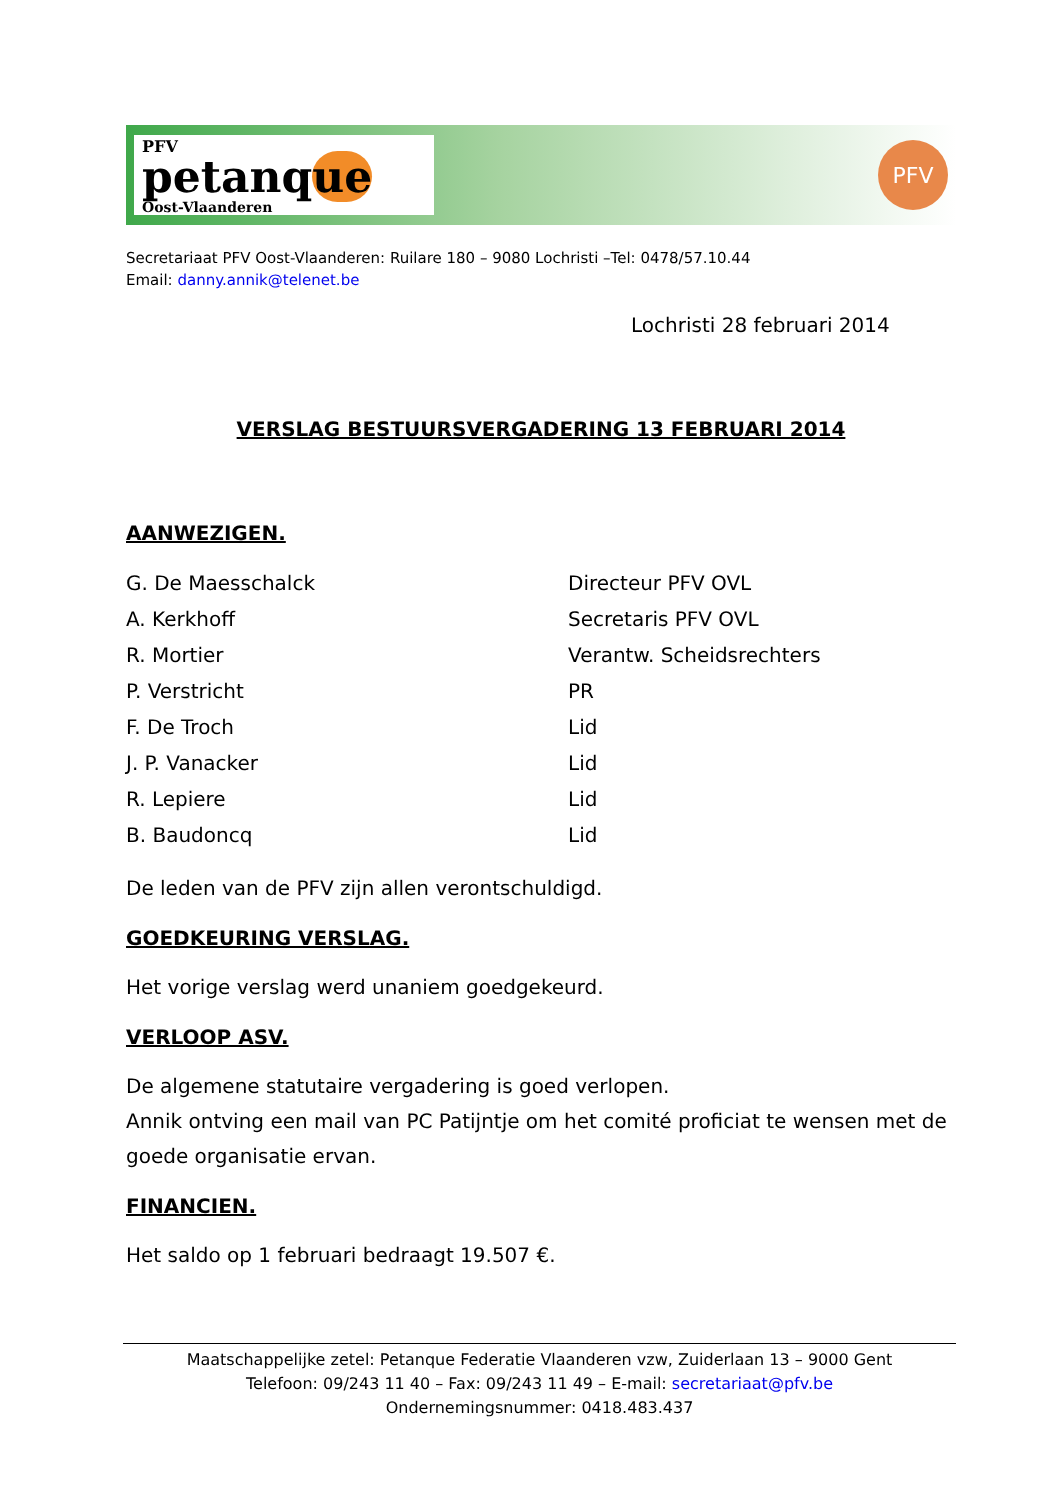PFV
petanque
Oost-Vlaanderen
PFV
Secretariaat PFV Oost-Vlaanderen: Ruilare 180 – 9080 Lochristi –Tel: 0478/57.10.44
Email: danny.annik@telenet.be
Lochristi 28 februari 2014
VERSLAG BESTUURSVERGADERING 13 FEBRUARI 2014
AANWEZIGEN.
| G. De Maesschalck | Directeur PFV OVL |
| A. Kerkhoff | Secretaris PFV OVL |
| R. Mortier | Verantw. Scheidsrechters |
| P. Verstricht | PR |
| F. De Troch | Lid |
| J. P. Vanacker | Lid |
| R. Lepiere | Lid |
| B. Baudoncq | Lid |
De leden van de PFV zijn allen verontschuldigd.
GOEDKEURING VERSLAG.
Het vorige verslag werd unaniem goedgekeurd.
VERLOOP ASV.
De algemene statutaire vergadering is goed verlopen.
Annik ontving een mail van PC Patijntje om het comité proficiat te wensen met de goede organisatie ervan.
FINANCIEN.
Het saldo op 1 februari bedraagt 19.507 €.
Maatschappelijke zetel: Petanque Federatie Vlaanderen vzw, Zuiderlaan 13 – 9000 Gent
Telefoon: 09/243 11 40 – Fax: 09/243 11 49 – E-mail: secretariaat@pfv.be
Ondernemingsnummer: 0418.483.437